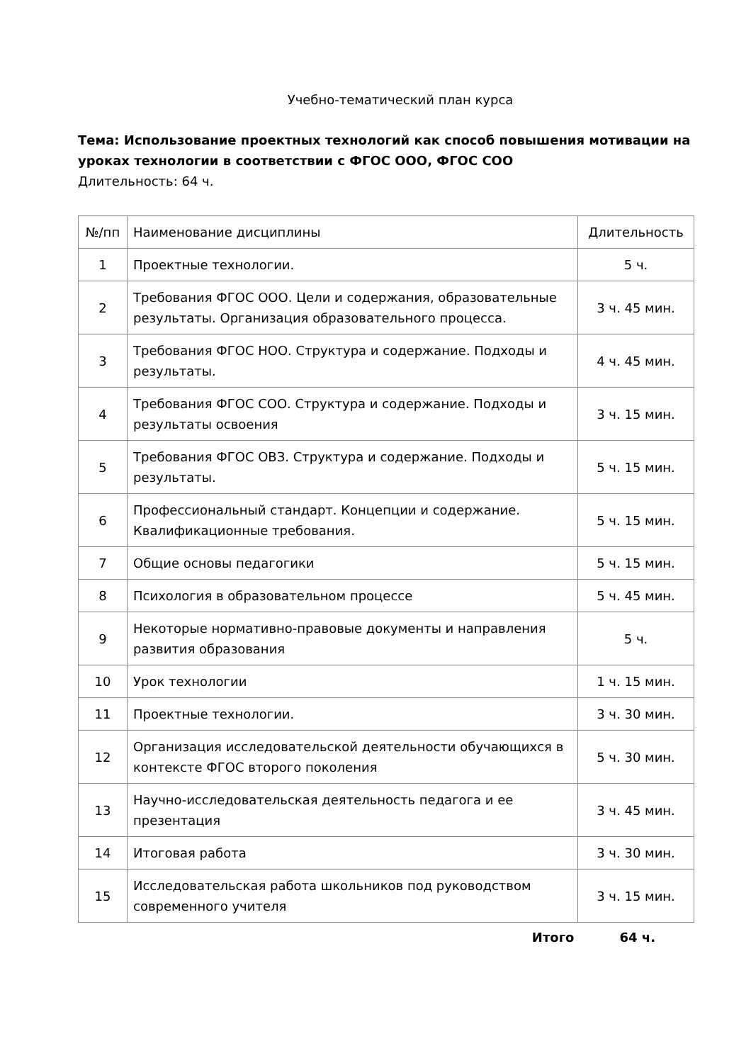Учебно-тематический план курса
Тема: Использование проектных технологий как способ повышения мотивации на уроках технологии в соответствии с ФГОС ООО, ФГОС СОО
Длительность: 64 ч.
| №/пп | Наименование дисциплины | Длительность |
| 1 | Проектные технологии. | 5 ч. |
| 2 | Требования ФГОС ООО. Цели и содержания, образовательные результаты. Организация образовательного процесса. | 3 ч. 45 мин. |
| 3 | Требования ФГОС НОО. Структура и содержание. Подходы и результаты. | 4 ч. 45 мин. |
| 4 | Требования ФГОС СОО. Структура и содержание. Подходы и результаты освоения | 3 ч. 15 мин. |
| 5 | Требования ФГОС ОВЗ. Структура и содержание. Подходы и результаты. | 5 ч. 15 мин. |
| 6 | Профессиональный стандарт. Концепции и содержание. Квалификационные требования. | 5 ч. 15 мин. |
| 7 | Общие основы педагогики | 5 ч. 15 мин. |
| 8 | Психология в образовательном процессе | 5 ч. 45 мин. |
| 9 | Некоторые нормативно-правовые документы и направления развития образования | 5 ч. |
| 10 | Урок технологии | 1 ч. 15 мин. |
| 11 | Проектные технологии. | 3 ч. 30 мин. |
| 12 | Организация исследовательской деятельности обучающихся в контексте ФГОС второго поколения | 5 ч. 30 мин. |
| 13 | Научно-исследовательская деятельность педагога и ее презентация | 3 ч. 45 мин. |
| 14 | Итоговая работа | 3 ч. 30 мин. |
| 15 | Исследовательская работа школьников под руководством современного учителя | 3 ч. 15 мин. |
Итого 64 ч.